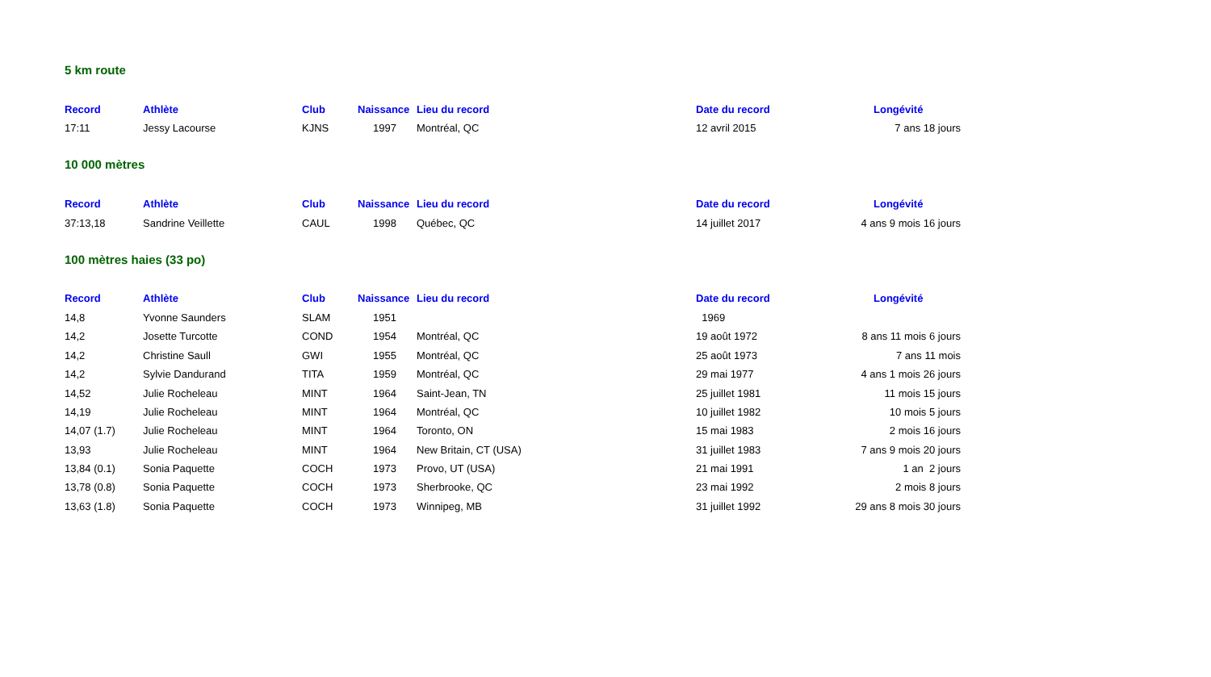5 km route
| Record | Athlète | Club | Naissance | Lieu du record | Date du record | Longévité |
| --- | --- | --- | --- | --- | --- | --- |
| 17:11 | Jessy Lacourse | KJNS | 1997 | Montréal, QC | 12 avril 2015 | 7 ans 18 jours |
10 000 mètres
| Record | Athlète | Club | Naissance | Lieu du record | Date du record | Longévité |
| --- | --- | --- | --- | --- | --- | --- |
| 37:13,18 | Sandrine Veillette | CAUL | 1998 | Québec, QC | 14 juillet 2017 | 4 ans 9 mois 16 jours |
100 mètres haies (33 po)
| Record | Athlète | Club | Naissance | Lieu du record | Date du record | Longévité |
| --- | --- | --- | --- | --- | --- | --- |
| 14,8 | Yvonne Saunders | SLAM | 1951 | | 1969 | |
| 14,2 | Josette Turcotte | COND | 1954 | Montréal, QC | 19 août 1972 | 8 ans 11 mois 6 jours |
| 14,2 | Christine Saull | GWI | 1955 | Montréal, QC | 25 août 1973 | 7 ans 11 mois |
| 14,2 | Sylvie Dandurand | TITA | 1959 | Montréal, QC | 29 mai 1977 | 4 ans 1 mois 26 jours |
| 14,52 | Julie Rocheleau | MINT | 1964 | Saint-Jean, TN | 25 juillet 1981 | 11 mois 15 jours |
| 14,19 | Julie Rocheleau | MINT | 1964 | Montréal, QC | 10 juillet 1982 | 10 mois 5 jours |
| 14,07 (1.7) | Julie Rocheleau | MINT | 1964 | Toronto, ON | 15 mai 1983 | 2 mois 16 jours |
| 13,93 | Julie Rocheleau | MINT | 1964 | New Britain, CT (USA) | 31 juillet 1983 | 7 ans 9 mois 20 jours |
| 13,84 (0.1) | Sonia Paquette | COCH | 1973 | Provo, UT (USA) | 21 mai 1991 | 1 an 2 jours |
| 13,78 (0.8) | Sonia Paquette | COCH | 1973 | Sherbrooke, QC | 23 mai 1992 | 2 mois 8 jours |
| 13,63 (1.8) | Sonia Paquette | COCH | 1973 | Winnipeg, MB | 31 juillet 1992 | 29 ans 8 mois 30 jours |